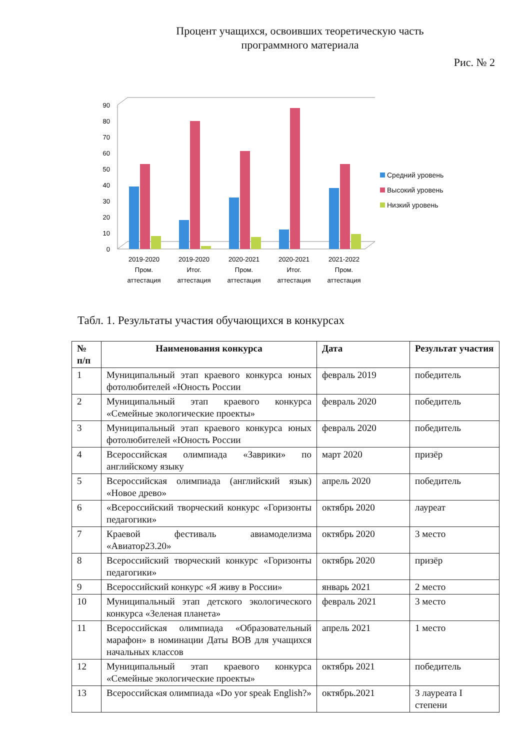Процент учащихся, освоивших теоретическую часть
программного материала
Рис. № 2
0
10
20
30
40
50
60
70
80
90
2019-2020
Пром.
аттестация
2019-2020
Итог.
аттестация
2020-2021
Пром.
аттестация
2020-2021
Итог.
аттестация
2021-2022
Пром.
аттестация
Средний уровень
Высокий уровень
Низкий уровень
Табл. 1. Результаты участия обучающихся в конкурсах
| № п/п | Наименования конкурса | Дата | Результат участия |
| --- | --- | --- | --- |
| 1 | Муниципальный этап краевого конкурса юных фотолюбителей «Юность России | февраль 2019 | победитель |
| 2 | Муниципальный этап краевого конкурса «Семейные экологические проекты» | февраль 2020 | победитель |
| 3 | Муниципальный этап краевого конкурса юных фотолюбителей «Юность России | февраль 2020 | победитель |
| 4 | Всероссийская олимпиада «Заврики» по английскому языку | март 2020 | призёр |
| 5 | Всероссийская олимпиада (английский язык) «Новое древо» | апрель 2020 | победитель |
| 6 | «Всероссийский творческий конкурс «Горизонты педагогики» | октябрь 2020 | лауреат |
| 7 | Краевой фестиваль авиамоделизма «Авиатор23.20» | октябрь 2020 | 3 место |
| 8 | Всероссийский творческий конкурс «Горизонты педагогики» | октябрь 2020 | призёр |
| 9 | Всероссийский конкурс «Я живу в России» | январь 2021 | 2 место |
| 10 | Муниципальный этап детского экологического конкурса «Зеленая планета» | февраль 2021 | 3 место |
| 11 | Всероссийская олимпиада «Образовательный марафон» в номинации Даты ВОВ для учащихся начальных классов | апрель 2021 | 1 место |
| 12 | Муниципальный этап краевого конкурса «Семейные экологические проекты» | октябрь 2021 | победитель |
| 13 | Всероссийская олимпиада «Do yor speak English?» | октябрь.2021 | 3 лауреата I степени |